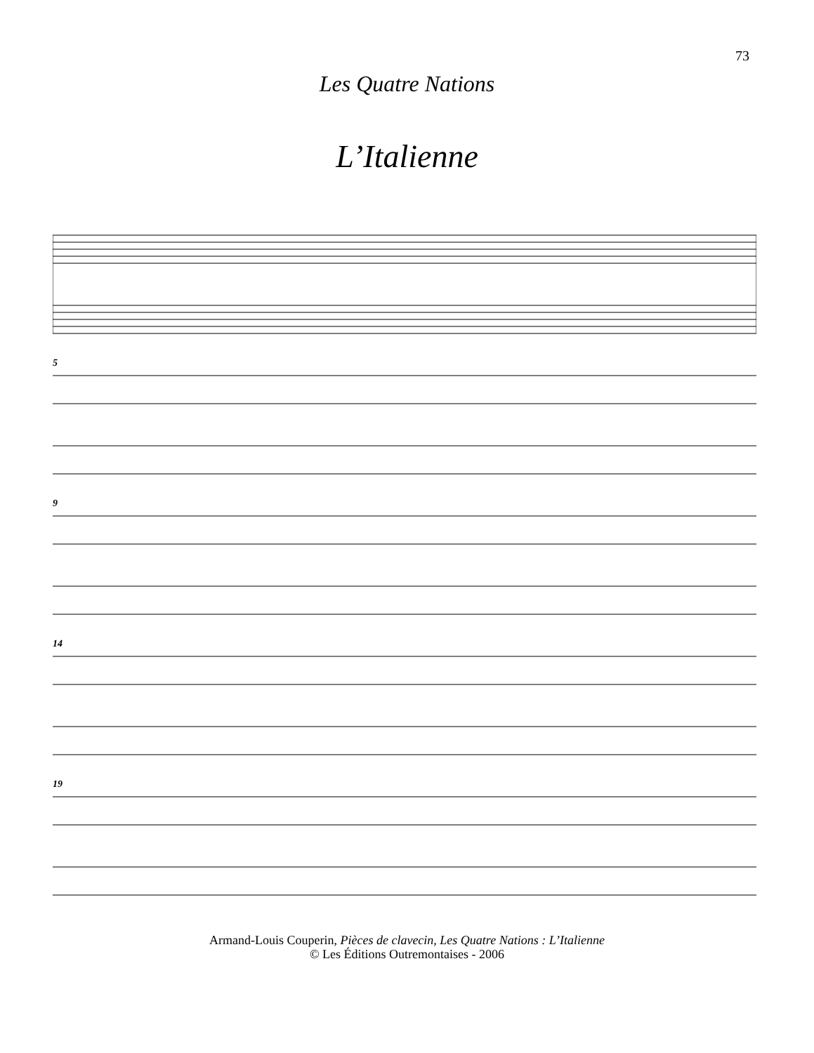73
Les Quatre Nations
L’Italienne
5
9
14
19
Armand-Louis Couperin, Pièces de clavecin, Les Quatre Nations : L’Italienne
© Les Éditions Outremontaises - 2006